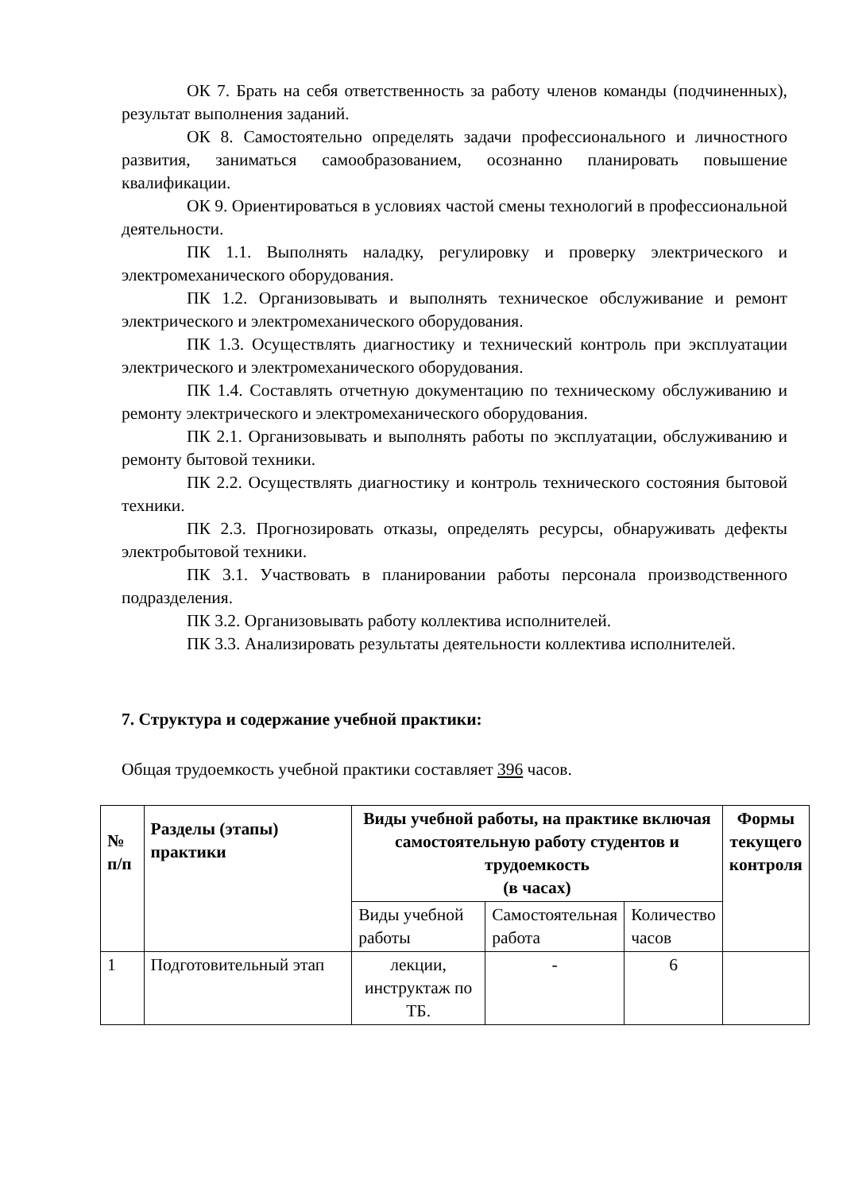ОК 7. Брать на себя ответственность за работу членов команды (подчиненных), результат выполнения заданий.
ОК 8. Самостоятельно определять задачи профессионального и личностного развития, заниматься самообразованием, осознанно планировать повышение квалификации.
ОК 9. Ориентироваться в условиях частой смены технологий в профессиональной деятельности.
ПК 1.1. Выполнять наладку, регулировку и проверку электрического и электромеханического оборудования.
ПК 1.2. Организовывать и выполнять техническое обслуживание и ремонт электрического и электромеханического оборудования.
ПК 1.3. Осуществлять диагностику и технический контроль при эксплуатации электрического и электромеханического оборудования.
ПК 1.4. Составлять отчетную документацию по техническому обслуживанию и ремонту электрического и электромеханического оборудования.
ПК 2.1. Организовывать и выполнять работы по эксплуатации, обслуживанию и ремонту бытовой техники.
ПК 2.2. Осуществлять диагностику и контроль технического состояния бытовой техники.
ПК 2.3. Прогнозировать отказы, определять ресурсы, обнаруживать дефекты электробытовой техники.
ПК 3.1. Участвовать в планировании работы персонала производственного подразделения.
ПК 3.2. Организовывать работу коллектива исполнителей.
ПК 3.3. Анализировать результаты деятельности коллектива исполнителей.
7. Структура и содержание учебной практики:
Общая трудоемкость учебной практики составляет 396 часов.
| № п/п | Разделы (этапы) практики | Виды учебной работы, на практике включая самостоятельную работу студентов и трудоемкость (в часах) | | | Формы текущего контроля |
| --- | --- | --- | --- | --- | --- |
| | | Виды учебной работы | Самостоятельная работа | Количество часов | |
| 1 | Подготовительный этап | лекции, инструктаж по ТБ. | - | 6 | |